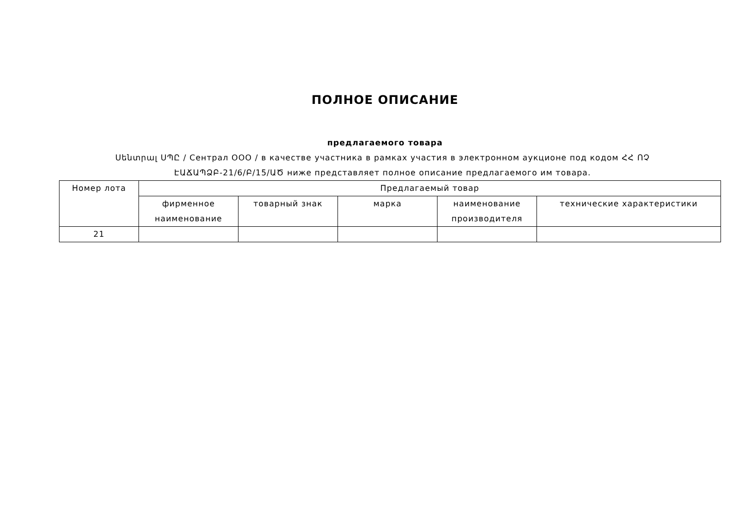ПОЛНОЕ ОПИСАНИЕ
предлагаемого товара
Սենտրալ ՍՊԸ / Сентрал ООО / в качестве участника в рамках участия в электронном аукционе под кодом ՀՀ ՈՉ ԷԱՃԱՊՁԲ-21/6/Բ/15/ԱԾ ниже представляет полное описание предлагаемого им товара.
| Номер лота | Предлагаемый товар | | | | |
| --- | --- | --- | --- | --- | --- |
| | фирменное наименование | товарный знак | марка | наименование производителя | технические характеристики |
| 21 | | | | | |